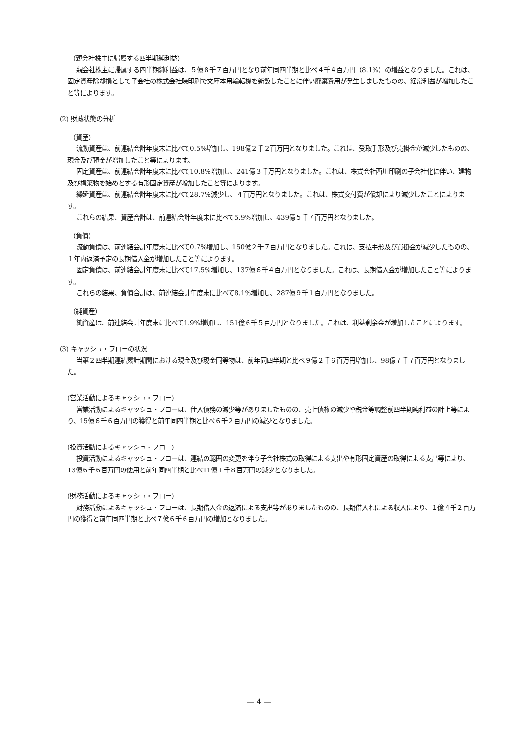（親会社株主に帰属する四半期純利益）
親会社株主に帰属する四半期純利益は、５億８千７百万円となり前年同四半期と比べ４千４百万円（8.1%）の増益となりました。これは、固定資産除却損として子会社の株式会社暁印刷で文庫本用輪転機を新設したことに伴い廃棄費用が発生しましたものの、経常利益が増加したこと等によります。
(2) 財政状態の分析
（資産）
流動資産は、前連結会計年度末に比べて0.5%増加し、198億２千２百万円となりました。これは、受取手形及び売掛金が減少したものの、現金及び預金が増加したこと等によります。
固定資産は、前連結会計年度末に比べて10.8%増加し、241億３千万円となりました。これは、株式会社西川印刷の子会社化に伴い、建物及び構築物を始めとする有形固定資産が増加したこと等によります。
繰延資産は、前連結会計年度末に比べて28.7%減少し、４百万円となりました。これは、株式交付費が償却により減少したことによります。
これらの結果、資産合計は、前連結会計年度末に比べて5.9%増加し、439億５千７百万円となりました。
（負債）
流動負債は、前連結会計年度末に比べて0.7%増加し、150億２千７百万円となりました。これは、支払手形及び買掛金が減少したものの、１年内返済予定の長期借入金が増加したこと等によります。
固定負債は、前連結会計年度末に比べて17.5%増加し、137億６千４百万円となりました。これは、長期借入金が増加したこと等によります。
これらの結果、負債合計は、前連結会計年度末に比べて8.1%増加し、287億９千１百万円となりました。
（純資産）
純資産は、前連結会計年度末に比べて1.9%増加し、151億６千５百万円となりました。これは、利益剰余金が増加したことによります。
(3) キャッシュ・フローの状況
当第２四半期連結累計期間における現金及び現金同等物は、前年同四半期と比べ９億２千６百万円増加し、98億７千７百万円となりました。
(営業活動によるキャッシュ・フロー)
営業活動によるキャッシュ・フローは、仕入債務の減少等がありましたものの、売上債権の減少や税金等調整前四半期純利益の計上等により、15億６千６百万円の獲得と前年同四半期と比べ６千２百万円の減少となりました。
(投資活動によるキャッシュ・フロー)
投資活動によるキャッシュ・フローは、連結の範囲の変更を伴う子会社株式の取得による支出や有形固定資産の取得による支出等により、13億６千６百万円の使用と前年同四半期と比べ11億１千８百万円の減少となりました。
(財務活動によるキャッシュ・フロー)
財務活動によるキャッシュ・フローは、長期借入金の返済による支出等がありましたものの、長期借入れによる収入により、１億４千２百万円の獲得と前年同四半期と比べ７億６千６百万円の増加となりました。
― 4 ―